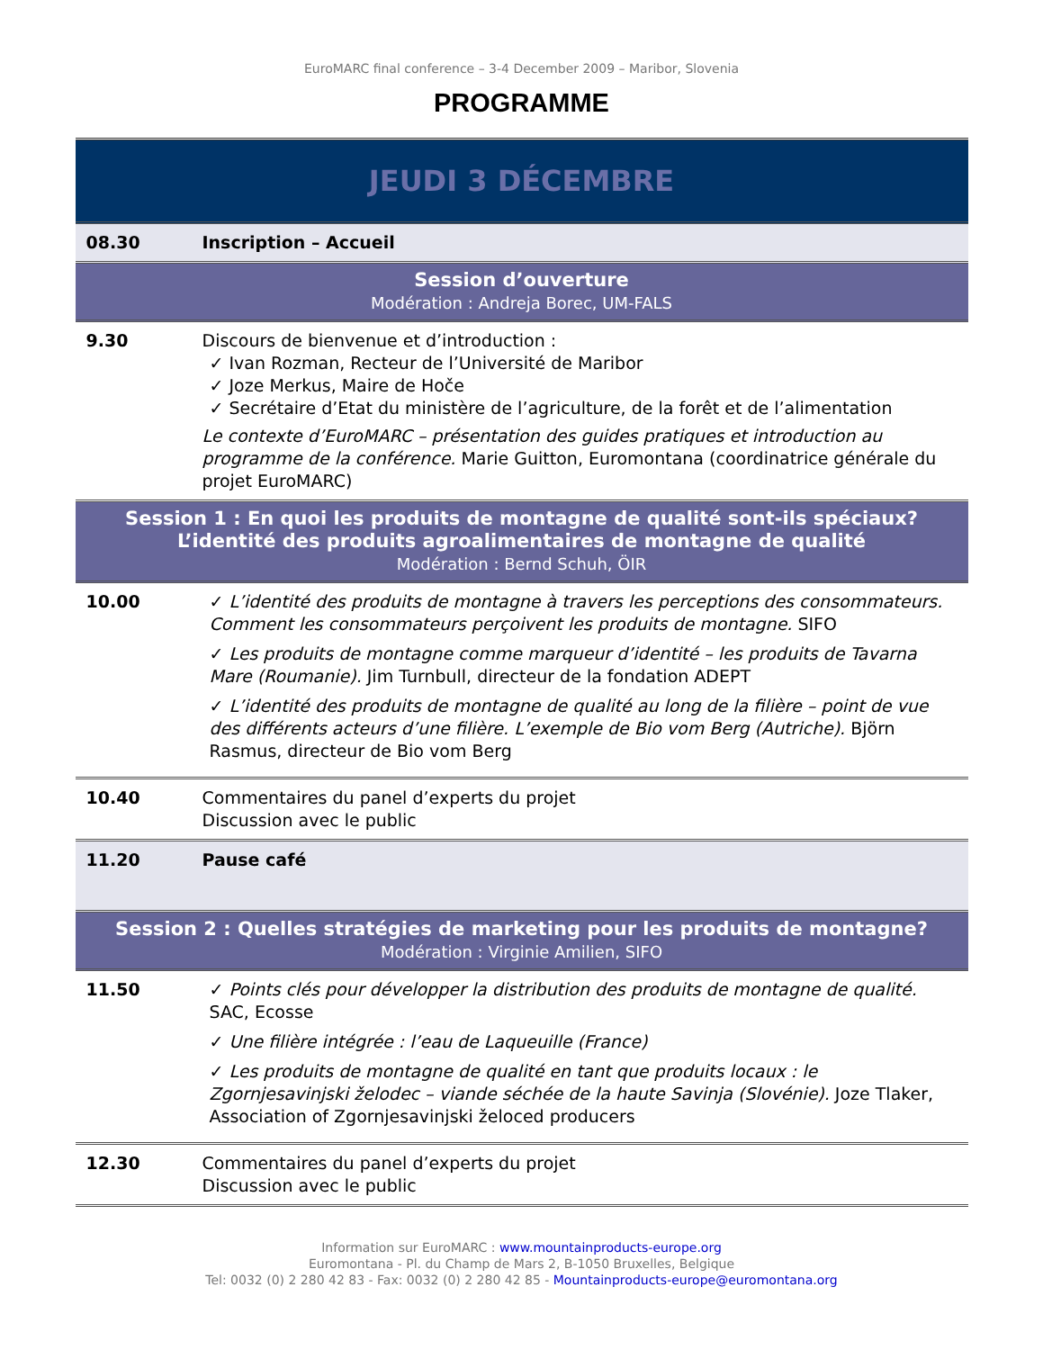EuroMARC final conference – 3-4 December 2009 – Maribor, Slovenia
PROGRAMME
| JEUDI 3 DÉCEMBRE | |
| 08.30 | Inscription – Accueil |
| Session d’ouverture Modération : Andreja Borec, UM-FALS | |
| 9.30 | Discours de bienvenue et d’introduction : ✓ Ivan Rozman, Recteur de l’Université de Maribor ✓ Joze Merkus, Maire de Hoče ✓ Secrétaire d’Etat du ministère de l’agriculture, de la forêt et de l’alimentation Le contexte d’EuroMARC – présentation des guides pratiques et introduction au programme de la conférence. Marie Guitton, Euromontana (coordinatrice générale du projet EuroMARC) |
| Session 1 : En quoi les produits de montagne de qualité sont-ils spéciaux? L’identité des produits agroalimentaires de montagne de qualité Modération : Bernd Schuh, ÖIR | |
| 10.00 | ✓ L’identité des produits de montagne à travers les perceptions des consommateurs. Comment les consommateurs perçoivent les produits de montagne. SIFO ✓ Les produits de montagne comme marqueur d’identité – les produits de Tavarna Mare (Roumanie). Jim Turnbull, directeur de la fondation ADEPT ✓ L’identité des produits de montagne de qualité au long de la filière – point de vue des différents acteurs d’une filière. L’exemple de Bio vom Berg (Autriche). Björn Rasmus, directeur de Bio vom Berg |
| 10.40 | Commentaires du panel d’experts du projet Discussion avec le public |
| 11.20 | Pause café |
| Session 2 : Quelles stratégies de marketing pour les produits de montagne? Modération : Virginie Amilien, SIFO | |
| 11.50 | ✓ Points clés pour développer la distribution des produits de montagne de qualité. SAC, Ecosse ✓ Une filière intégrée : l’eau de Laqueuille (France) ✓ Les produits de montagne de qualité en tant que produits locaux : le Zgornjesavinjski želodec – viande séchée de la haute Savinja (Slovénie). Joze Tlaker, Association of Zgornjesavinjski želoced producers |
| 12.30 | Commentaires du panel d’experts du projet Discussion avec le public |
Information sur EuroMARC : www.mountainproducts-europe.org
Euromontana - Pl. du Champ de Mars 2, B-1050 Bruxelles, Belgique
Tel: 0032 (0) 2 280 42 83 - Fax: 0032 (0) 2 280 42 85 - Mountainproducts-europe@euromontana.org